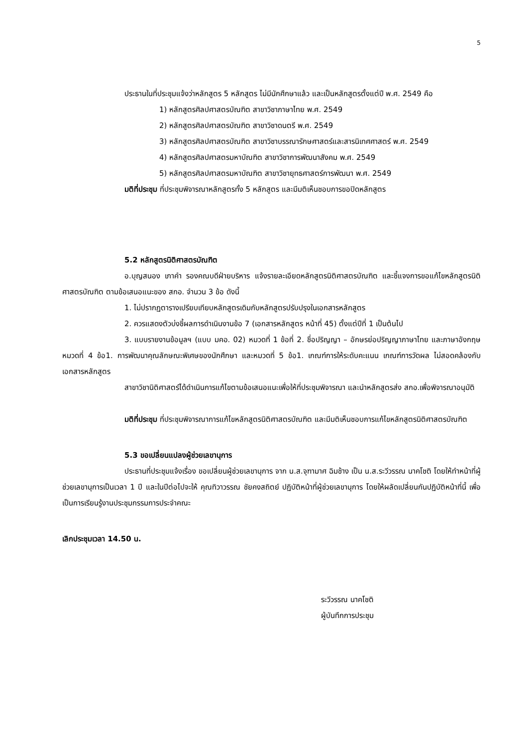5
ประธานในที่ประชุมแจ้งว่าหลักสูตร 5 หลักสูตร ไม่มีนักศึกษาแล้ว และเป็นหลักสูตรตั้งแต่ปี พ.ศ. 2549 คือ
1) หลักสูตรศิลปศาสตรบัณฑิต สาขาวิชาภาษาไทย พ.ศ. 2549
2) หลักสูตรศิลปศาสตรบัณฑิต สาขาวิชาดนตรี พ.ศ. 2549
3) หลักสูตรศิลปศาสตรบัณฑิต สาขาวิชาบรรณารักษศาสตร์และสารนิเทศศาสตร์ พ.ศ. 2549
4) หลักสูตรศิลปศาสตรมหาบัณฑิต สาขาวิชาการพัฒนาสังคม พ.ศ. 2549
5) หลักสูตรศิลปศาสตรมหาบัณฑิต สาขาวิชายุทธศาสตร์การพัฒนา พ.ศ. 2549
มติที่ประชุม ที่ประชุมพิจารณาหลักสูตรทั้ง 5 หลักสูตร และมีมติเห็นชอบการขอปิดหลักสูตร
5.2 หลักสูตรนิติศาสตรบัณฑิต
อ.บุญสนอง เภาคำ รองคณบดีฝ่ายบริหาร แจ้งรายละเอียดหลักสูตรนิติศาสตรบัณฑิต และชี้แจงการขอแก้ไขหลักสูตรนิติศาสตรบัณฑิต ตามข้อเสนอแนะของ สกอ. จำนวน 3 ข้อ ดังนี้
1. ไม่ปรากฏตารางเปรียบเทียบหลักสูตรเดิมกับหลักสูตรปรับปรุงในเอกสารหลักสูตร
2. ควรแสดงตัวบ่งชี้ผลการดำเนินงานข้อ 7 (เอกสารหลักสูตร หน้าที่ 45) ตั้งแต่ปีที่ 1 เป็นต้นไป
3. แบบรายงานข้อมูลฯ (แบบ มคอ. 02) หมวดที่ 1 ข้อที่ 2. ชื่อปริญญา – อักษรย่อปริญญาภาษาไทย และภาษาอังกฤษ หมวดที่ 4 ข้อ1. การพัฒนาคุณลักษณะพิเศษของนักศึกษา และหมวดที่ 5 ข้อ1. เกณฑ์การให้ระดับคะแนน เกณฑ์การวัดผล ไม่สอดคล้องกับเอกสารหลักสูตร
สาขาวิชานิติศาสตร์ได้ดำเนินการแก้ไขตามข้อเสนอแนะเพื่อให้ที่ประชุมพิจารณา และนำหลักสูตรส่ง สกอ.เพื่อพิจารณาอนุมัติ
มติที่ประชุม ที่ประชุมพิจารณาการแก้ไขหลักสูตรนิติศาสตรบัณฑิต และมีมติเห็นชอบการแก้ไขหลักสูตรนิติศาสตรบัณฑิต
5.3 ขอเปลี่ยนแปลงผู้ช่วยเลขานุการ
ประธานที่ประชุมแจ้งเรื่อง ขอเปลี่ยนผู้ช่วยเลขานุการ จาก น.ส.จุฑามาศ ฉิมช้าง เป็น น.ส.ระวีวรรณ นาคโชติ โดยให้ทำหน้าที่ผู้ช่วยเลขานุการเป็นเวลา 1 ปี และในปีต่อไปจะให้ คุณทิวาวรรณ ชัยคงสถิตย์ ปฏิบัติหน้าที่ผู้ช่วยเลขานุการ โดยให้ผลัดเปลี่ยนกันปฏิบัติหน้าที่นี้ เพื่อเป็นการเรียนรู้งานประชุมกรรมการประจำคณะ
เลิกประชุมเวลา 14.50 น.
ระวีวรรณ นาคโชติ
ผู้บันทึกการประชุม